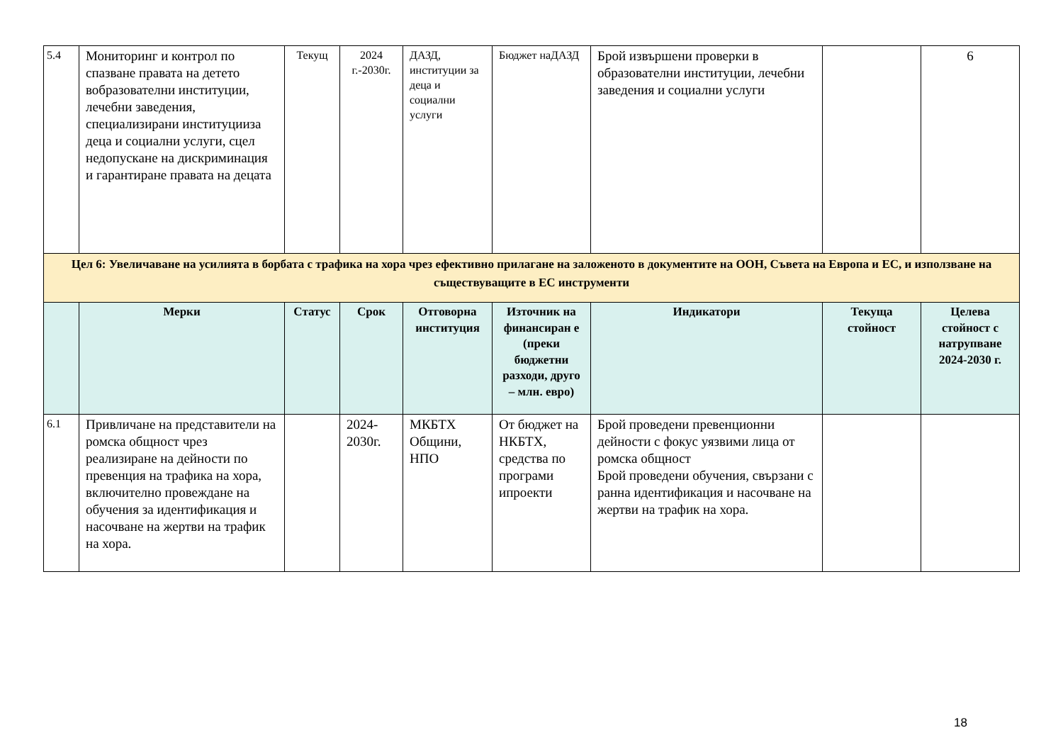| 5.4 | Мониторинг и контрол по спазване правата на детето вобразователни институции, лечебни заведения, специализирани институцииза деца и социални услуги, сцел недопускане на дискриминация и гарантиране правата на децата | Текущ | 2024 г.-2030г. | ДАЗД, институции за деца и социални услуги | Бюджет наДАЗД | Брой извършени проверки в образователни институции, лечебни заведения и социални услуги | | 6 |
| Цел 6: Увеличаване на усилията в борбата с трафика на хора чрез ефективно прилагане на заложеното в документите на ООН, Съвета на Европа и ЕС, и използване на съществуващите в ЕС инструменти | | | | | | | | |
| | Мерки | Статус | Срок | Отговорна институция | Източник на финансиран е (преки бюджетни разходи, друго – млн. евро) | Индикатори | Текуща стойност | Целева стойност с натрупване 2024-2030 г. |
| 6.1 | Привличане на представители на ромска общност чрез реализиране на дейности по превенция на трафика на хора, включително провеждане на обучения за идентификация и насочване на жертви на трафик на хора. | | 2024-2030г. | МКБТХ Общини, НПО | От бюджет на НКБТХ, средства по програми ипроекти | Брой проведени превенционни дейности с фокус уязвими лица от ромска общност Брой проведени обучения, свързани с ранна идентификация и насочване на жертви на трафик на хора. | | |
18